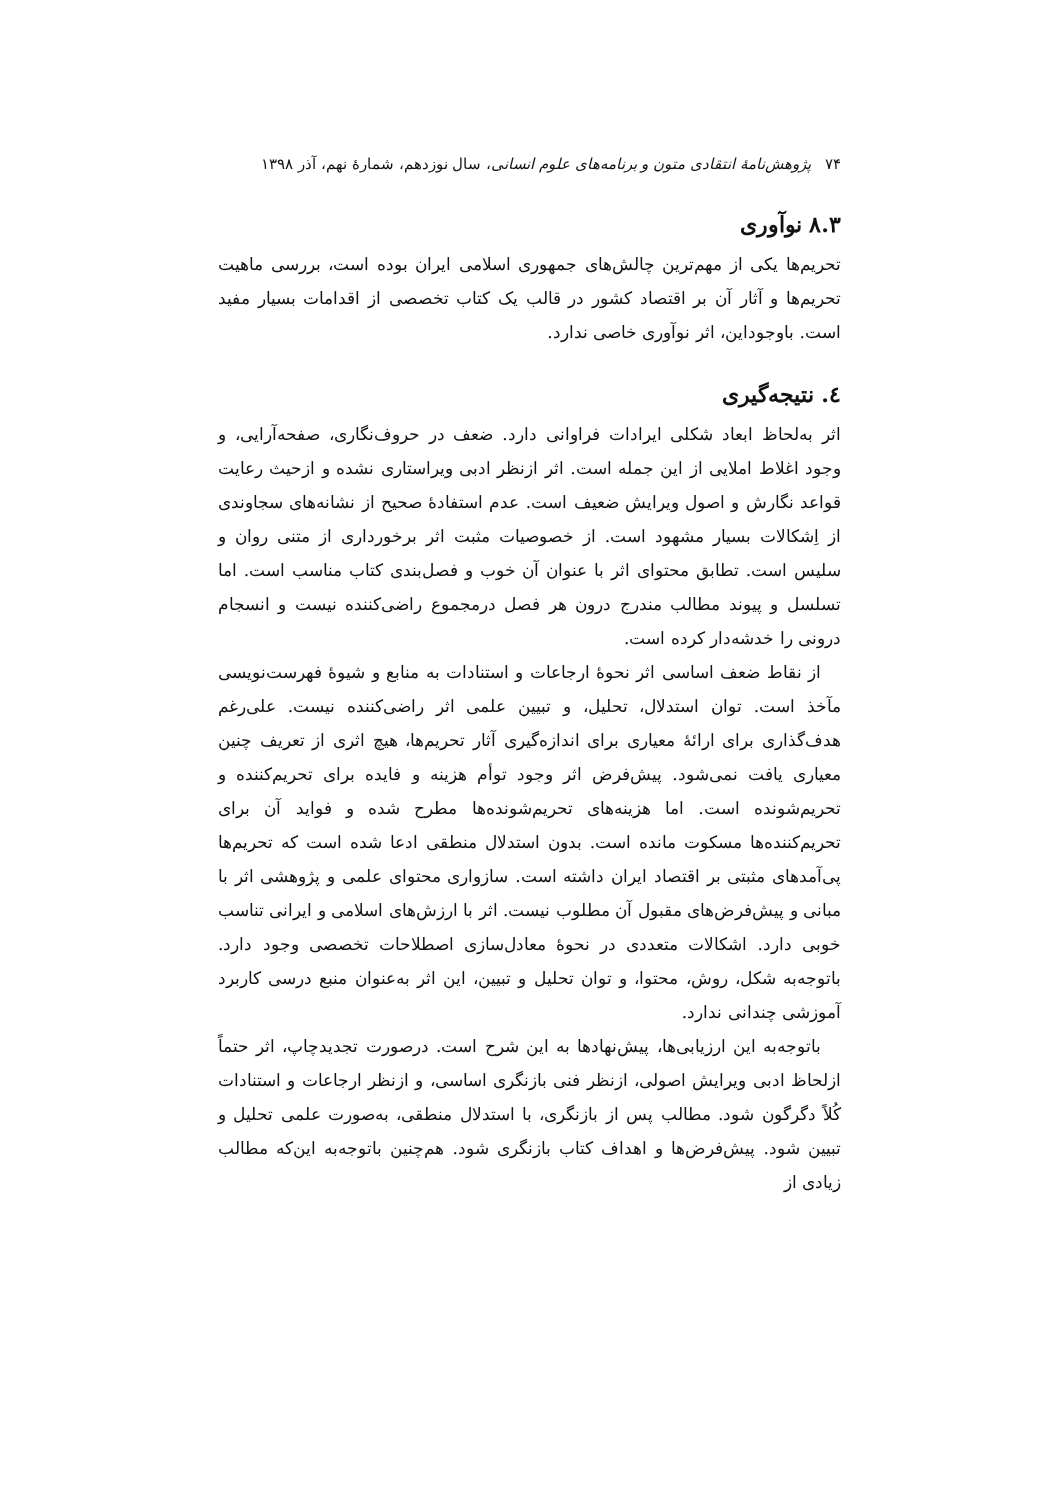۷۴ پژوهش‌نامهٔ انتقادی متون و برنامه‌های علوم انسانی، سال نوزدهم، شمارهٔ نهم، آذر ۱۳۹۸
۸.۳ نوآوری
تحریم‌ها یکی از مهم‌ترین چالش‌های جمهوری اسلامی ایران بوده است، بررسی ماهیت تحریم‌ها و آثار آن بر اقتصاد کشور در قالب یک کتاب تخصصی از اقدامات بسیار مفید است. باوجوداین، اثر نوآوری خاصی ندارد.
٤. نتیجه‌گیری
اثر به‌لحاظ ابعاد شکلی ایرادات فراوانی دارد. ضعف در حروف‌نگاری، صفحه‌آرایی، و وجود اغلاط املایی از این جمله است. اثر ازنظر ادبی ویراستاری نشده و ازحیث رعایت قواعد نگارش و اصول ویرایش ضعیف است. عدم استفادهٔ صحیح از نشانه‌های سجاوندی از اِشکالات بسیار مشهود است. از خصوصیات مثبت اثر برخورداری از متنی روان و سلیس است. تطابق محتوای اثر با عنوان آن خوب و فصل‌بندی کتاب مناسب است. اما تسلسل و پیوند مطالب مندرج درون هر فصل درمجموع راضی‌کننده نیست و انسجام درونی را خدشه‌دار کرده است.
از نقاط ضعف اساسی اثر نحوهٔ ارجاعات و استنادات به منابع و شیوهٔ فهرست‌نویسی مآخذ است. توان استدلال، تحلیل، و تبیین علمی اثر راضی‌کننده نیست. علی‌رغم هدف‌گذاری برای ارائهٔ معیاری برای اندازه‌گیری آثار تحریم‌ها، هیچ اثری از تعریف چنین معیاری یافت نمی‌شود. پیش‌فرض اثر وجود توأم هزینه و فایده برای تحریم‌کننده و تحریم‌شونده است. اما هزینه‌های تحریم‌شونده‌ها مطرح شده و فواید آن برای تحریم‌کننده‌ها مسکوت مانده است. بدون استدلال منطقی ادعا شده است که تحریم‌ها پی‌آمدهای مثبتی بر اقتصاد ایران داشته است. سازواری محتوای علمی و پژوهشی اثر با مبانی و پیش‌فرض‌های مقبول آن مطلوب نیست. اثر با ارزش‌های اسلامی و ایرانی تناسب خوبی دارد. اشکالات متعددی در نحوهٔ معادل‌سازی اصطلاحات تخصصی وجود دارد. باتوجه‌به شکل، روش، محتوا، و توان تحلیل و تبیین، این اثر به‌عنوان منبع درسی کاربرد آموزشی چندانی ندارد.
باتوجه‌به این ارزیابی‌ها، پیش‌نهادها به این شرح است. درصورت تجدیدچاپ، اثر حتماً ازلحاظ ادبی ویرایش اصولی، ازنظر فنی بازنگری اساسی، و ازنظر ارجاعات و استنادات کُلاً دگرگون شود. مطالب پس از بازنگری، با استدلال منطقی، به‌صورت علمی تحلیل و تبیین شود. پیش‌فرض‌ها و اهداف کتاب بازنگری شود. هم‌چنین باتوجه‌به این‌که مطالب زیادی از